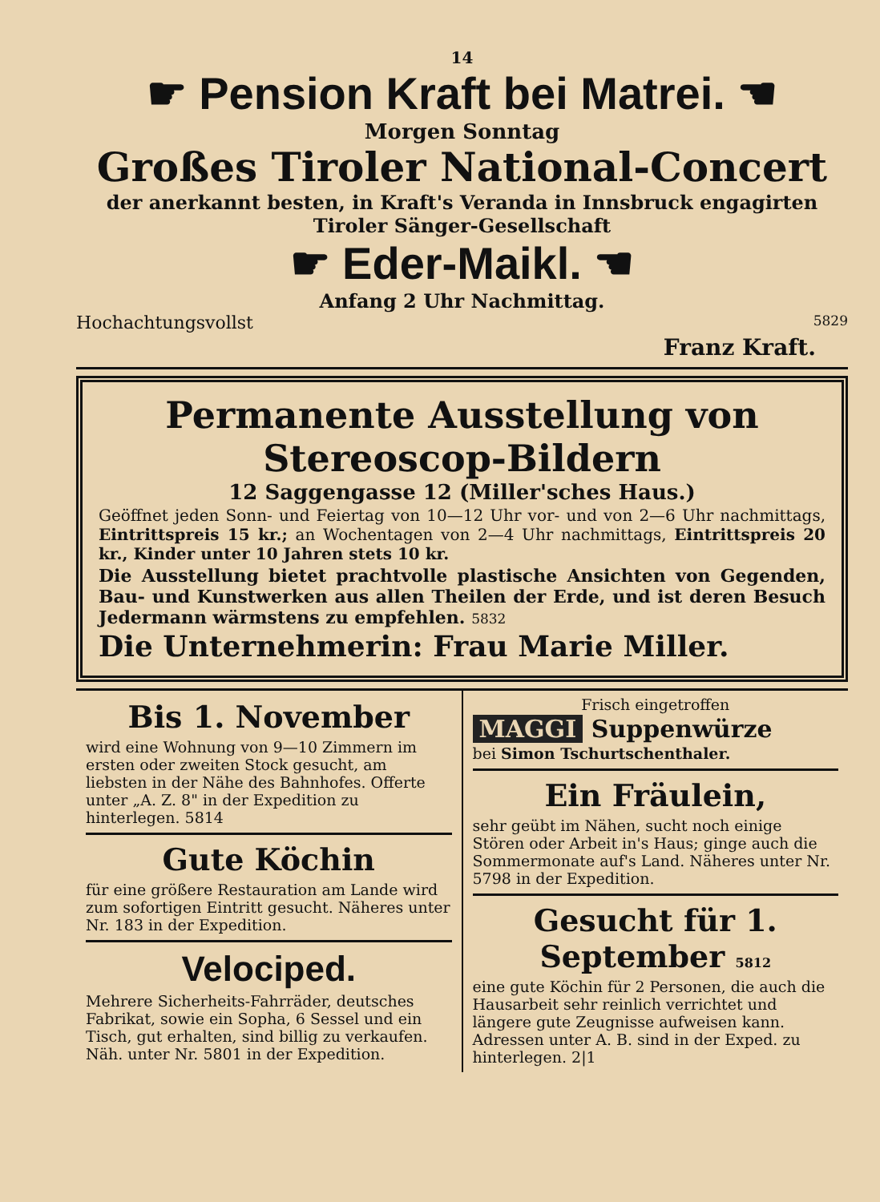14
☛ Pension Kraft bei Matrei. ☚
Morgen Sonntag
Großes Tiroler National-Concert
der anerkannt besten, in Kraft's Veranda in Innsbruck engagirten
Tiroler Sänger-Gesellschaft
☛ Eder-Maikl. ☚
Anfang 2 Uhr Nachmittag.
Hochachtungsvollst 5829
Franz Kraft.
Permanente Ausstellung von Stereoscop-Bildern
12 Saggengasse 12 (Miller'sches Haus.)
Geöffnet jeden Sonn- und Feiertag von 10—12 Uhr vor- und von 2—6 Uhr nachmittags, Eintrittspreis 15 kr.; an Wochentagen von 2—4 Uhr nachmittags, Eintrittspreis 20 kr., Kinder unter 10 Jahren stets 10 kr.
Die Ausstellung bietet prachtvolle plastische Ansichten von Gegenden, Bau- und Kunstwerken aus allen Theilen der Erde, und ist deren Besuch Jedermann wärmstens zu empfehlen. 5832
Die Unternehmerin: Frau Marie Miller.
Bis 1. November
wird eine Wohnung von 9—10 Zimmern im ersten oder zweiten Stock gesucht, am liebsten in der Nähe des Bahnhofes. Offerte unter „A. Z. 8" in der Expedition zu hinterlegen. 5814
Gute Köchin
für eine größere Restauration am Lande wird zum sofortigen Eintritt gesucht. Näheres unter Nr. 183 in der Expedition.
Velociped.
Mehrere Sicherheits-Fahrräder, deutsches Fabrikat, sowie ein Sopha, 6 Sessel und ein Tisch, gut erhalten, sind billig zu verkaufen. Näh. unter Nr. 5801 in der Expedition.
Frisch eingetroffen
MAGGI Suppenwürze
bei Simon Tschurtschenthaler.
Ein Fräulein,
sehr geübt im Nähen, sucht noch einige Stören oder Arbeit in's Haus; ginge auch die Sommermonate auf's Land. Näheres unter Nr. 5798 in der Expedition.
Gesucht für 1. September 5812
eine gute Köchin für 2 Personen, die auch die Hausarbeit sehr reinlich verrichtet und längere gute Zeugnisse aufweisen kann. Adressen unter A. B. sind in der Exped. zu hinterlegen. 2|1